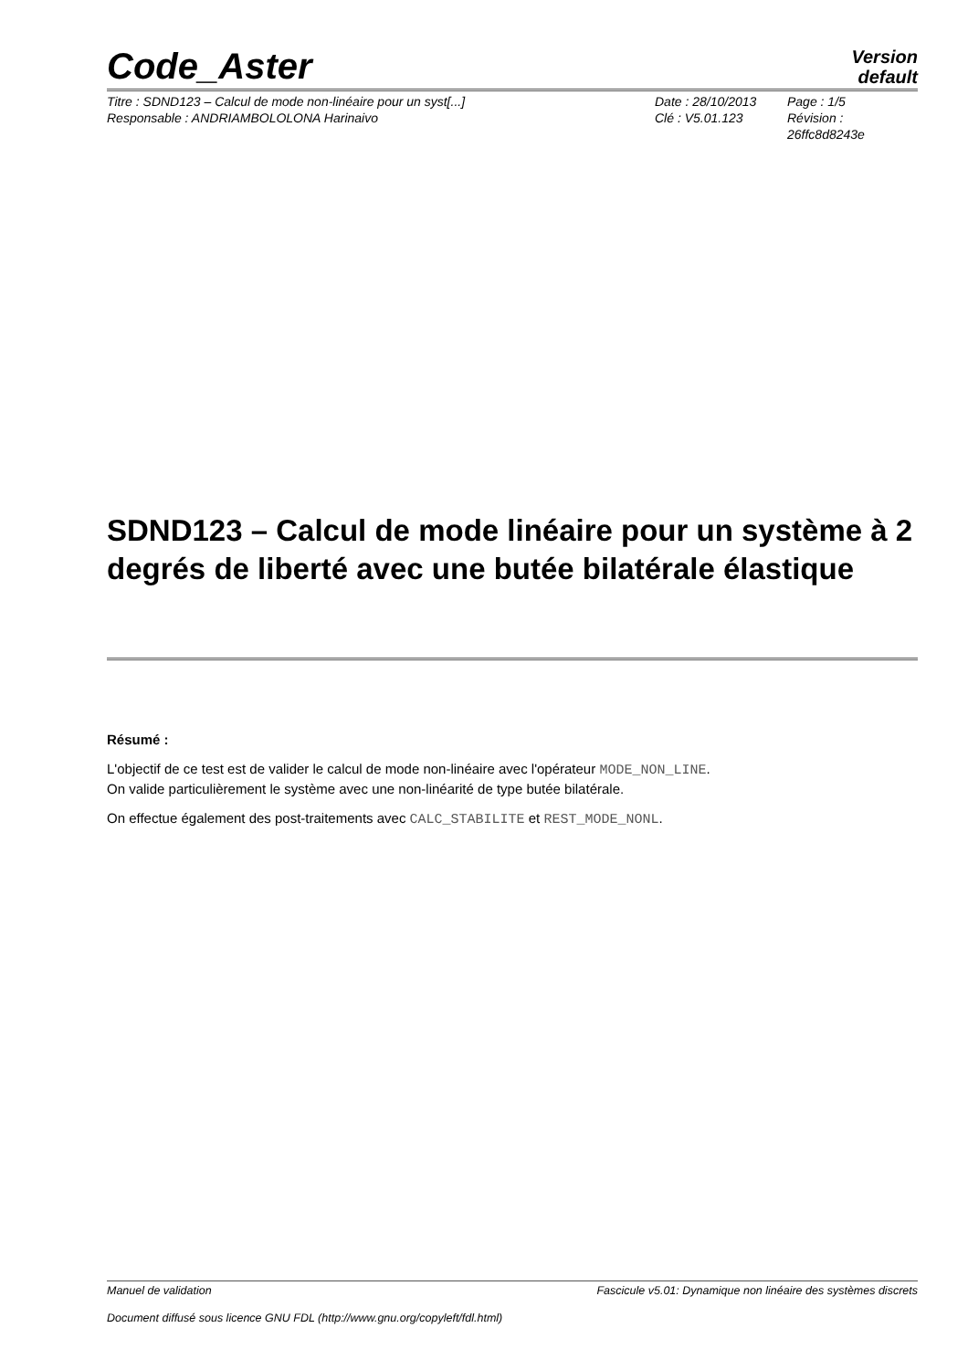Code_Aster
Version
default
Titre : SDND123 – Calcul de mode non-linéaire pour un syst[...]
Responsable : ANDRIAMBOLOLONA Harinaivo
Date : 28/10/2013
Clé : V5.01.123
Page : 1/5
Révision :
26ffc8d8243e
SDND123 – Calcul de mode linéaire pour un système à 2 degrés de liberté avec une butée bilatérale élastique
Résumé :
L'objectif de ce test est de valider le calcul de mode non-linéaire avec l'opérateur MODE_NON_LINE.
On valide particulièrement le système avec une non-linéarité de type butée bilatérale.
On effectue également des post-traitements avec CALC_STABILITE et REST_MODE_NONL.
Manuel de validation Fascicule v5.01: Dynamique non linéaire des systèmes discrets
Document diffusé sous licence GNU FDL (http://www.gnu.org/copyleft/fdl.html)